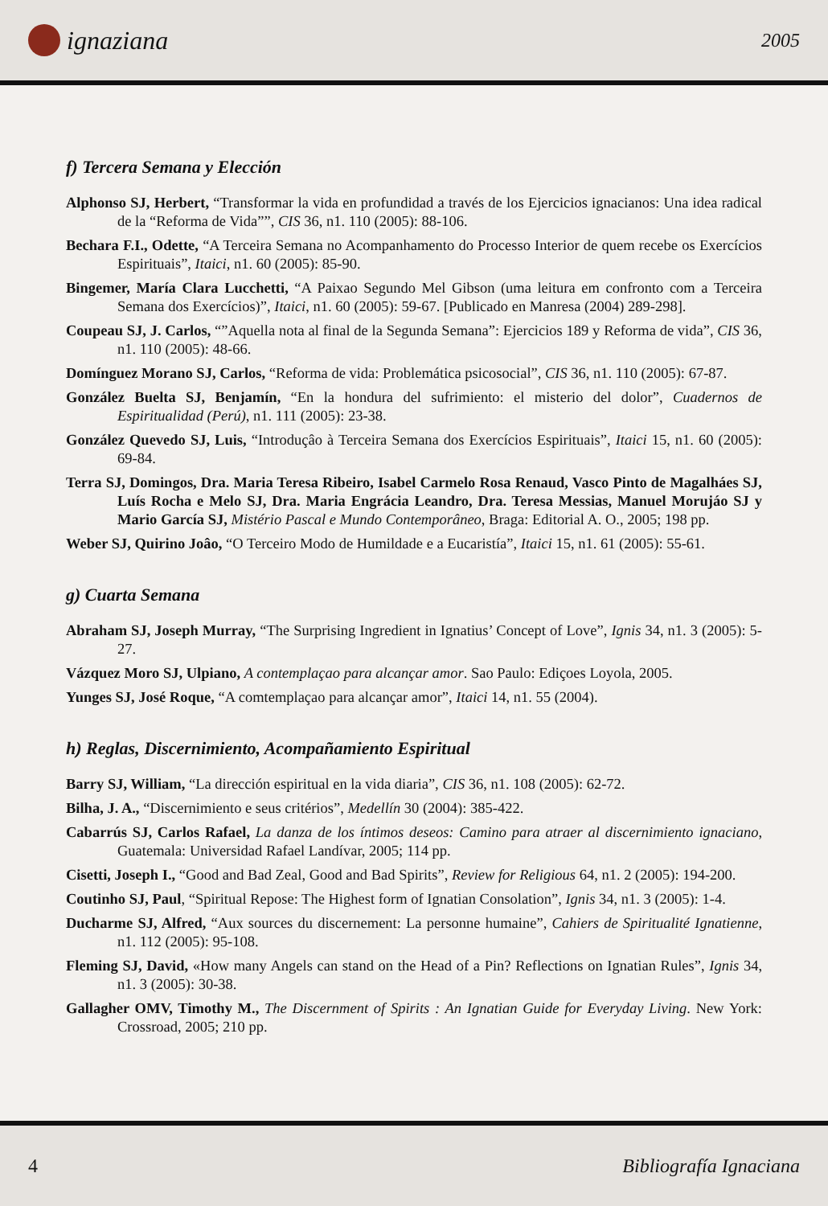ignaziana
2005
f) Tercera Semana y Elección
Alphonso SJ, Herbert, “Transformar la vida en profundidad a través de los Ejercicios ignacianos: Una idea radical de la “Reforma de Vida””, CIS 36, n1. 110 (2005): 88-106.
Bechara F.I., Odette, “A Terceira Semana no Acompanhamento do Processo Interior de quem recebe os Exercícios Espirituais”, Itaici, n1. 60 (2005): 85-90.
Bingemer, María Clara Lucchetti, “A Paixao Segundo Mel Gibson (uma leitura em confronto com a Terceira Semana dos Exercícios)”, Itaici, n1. 60 (2005): 59-67. [Publicado en Manresa (2004) 289-298].
Coupeau SJ, J. Carlos, “”Aquella nota al final de la Segunda Semana”: Ejercicios 189 y Reforma de vida”, CIS 36, n1. 110 (2005): 48-66.
Domínguez Morano SJ, Carlos, “Reforma de vida: Problemática psicosocial”, CIS 36, n1. 110 (2005): 67-87.
González Buelta SJ, Benjamín, “En la hondura del sufrimiento: el misterio del dolor”, Cuadernos de Espiritualidad (Perú), n1. 111 (2005): 23-38.
González Quevedo SJ, Luis, “Introduçâo à Terceira Semana dos Exercícios Espirituais”, Itaici 15, n1. 60 (2005): 69-84.
Terra SJ, Domingos, Dra. Maria Teresa Ribeiro, Isabel Carmelo Rosa Renaud, Vasco Pinto de Magalháes SJ, Luís Rocha e Melo SJ, Dra. Maria Engrácia Leandro, Dra. Teresa Messias, Manuel Morujáo SJ y Mario García SJ, Mistério Pascal e Mundo Contemporâneo, Braga: Editorial A. O., 2005; 198 pp.
Weber SJ, Quirino Joâo, “O Terceiro Modo de Humildade e a Eucaristía”, Itaici 15, n1. 61 (2005): 55-61.
g) Cuarta Semana
Abraham SJ, Joseph Murray, “The Surprising Ingredient in Ignatius’ Concept of Love”, Ignis 34, n1. 3 (2005): 5-27.
Vázquez Moro SJ, Ulpiano, A contemplaçao para alcançar amor. Sao Paulo: Ediçoes Loyola, 2005.
Yunges SJ, José Roque, “A comtemplaçao para alcançar amor”, Itaici 14, n1. 55 (2004).
h) Reglas, Discernimiento, Acompañamiento Espiritual
Barry SJ, William, “La dirección espiritual en la vida diaria”, CIS 36, n1. 108 (2005): 62-72.
Bilha, J. A., “Discernimiento e seus critérios”, Medellín 30 (2004): 385-422.
Cabarrús SJ, Carlos Rafael, La danza de los íntimos deseos: Camino para atraer al discernimiento ignaciano, Guatemala: Universidad Rafael Landívar, 2005; 114 pp.
Cisetti, Joseph I., “Good and Bad Zeal, Good and Bad Spirits”, Review for Religious 64, n1. 2 (2005): 194-200.
Coutinho SJ, Paul, “Spiritual Repose: The Highest form of Ignatian Consolation”, Ignis 34, n1. 3 (2005): 1-4.
Ducharme SJ, Alfred, “Aux sources du discernement: La personne humaine”, Cahiers de Spiritualité Ignatienne, n1. 112 (2005): 95-108.
Fleming SJ, David, «How many Angels can stand on the Head of a Pin? Reflections on Ignatian Rules”, Ignis 34, n1. 3 (2005): 30-38.
Gallagher OMV, Timothy M., The Discernment of Spirits : An Ignatian Guide for Everyday Living. New York: Crossroad, 2005; 210 pp.
4 Bibliografía Ignaciana